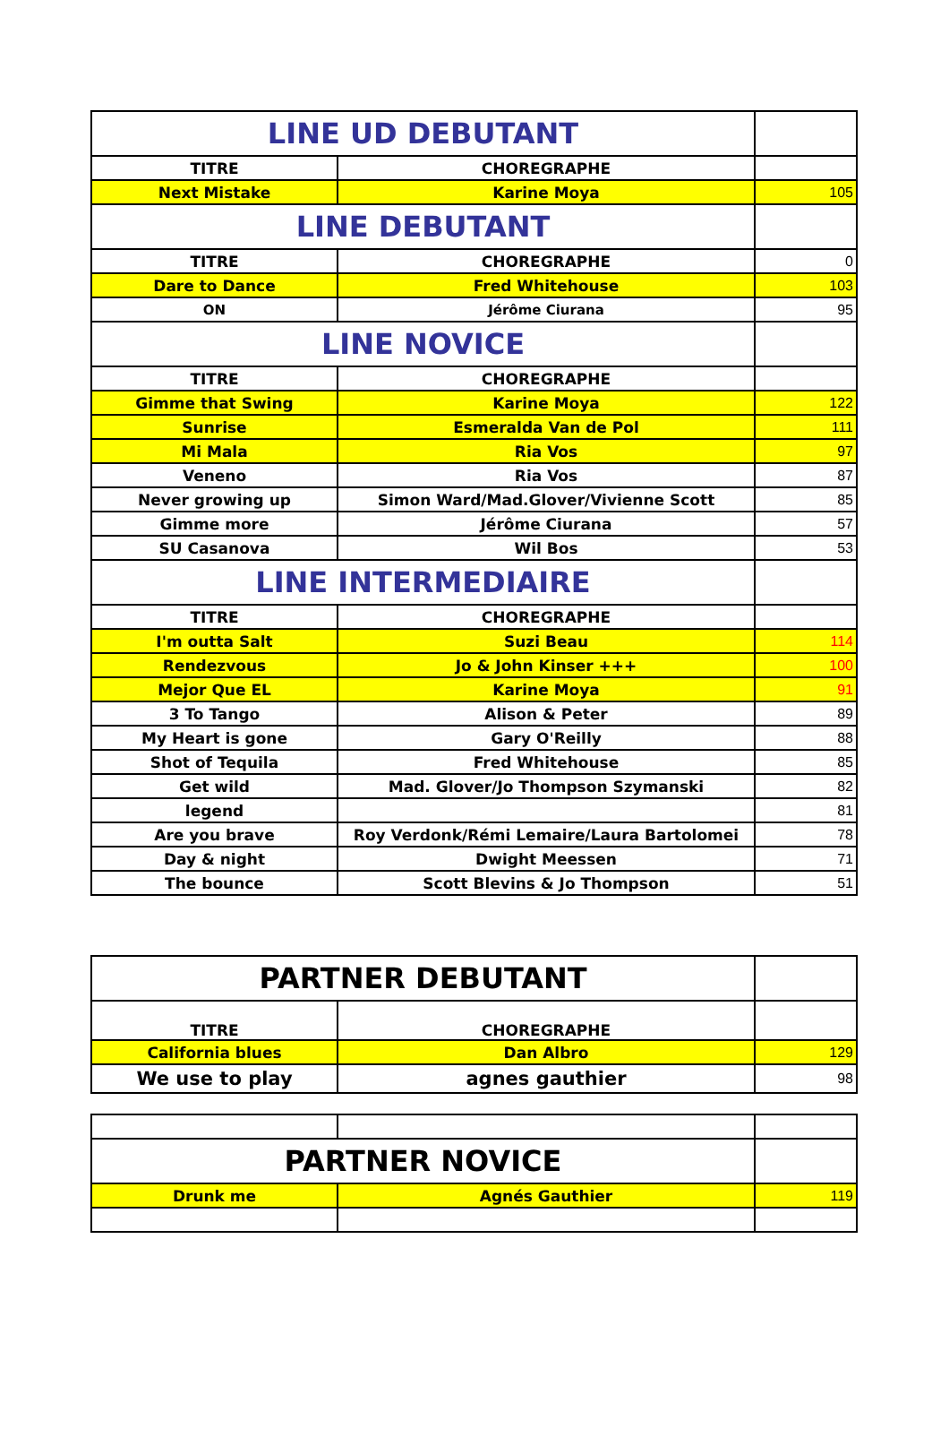| LINE UD DEBUTANT | | |
| TITRE | CHOREGRAPHE | |
| Next Mistake | Karine Moya | 105 |
| LINE DEBUTANT | | |
| TITRE | CHOREGRAPHE | 0 |
| Dare to Dance | Fred Whitehouse | 103 |
| ON | Jérôme Ciurana | 95 |
| LINE NOVICE | | |
| TITRE | CHOREGRAPHE | |
| Gimme that Swing | Karine Moya | 122 |
| Sunrise | Esmeralda Van de Pol | 111 |
| Mi Mala | Ria Vos | 97 |
| Veneno | Ria Vos | 87 |
| Never growing up | Simon Ward/Mad.Glover/Vivienne Scott | 85 |
| Gimme more | Jérôme Ciurana | 57 |
| SU Casanova | Wil Bos | 53 |
| LINE INTERMEDIAIRE | | |
| TITRE | CHOREGRAPHE | |
| I'm outta Salt | Suzi Beau | 114 |
| Rendezvous | Jo & John Kinser +++ | 100 |
| Mejor Que EL | Karine Moya | 91 |
| 3 To Tango | Alison & Peter | 89 |
| My Heart is gone | Gary O'Reilly | 88 |
| Shot of Tequila | Fred Whitehouse | 85 |
| Get wild | Mad. Glover/Jo Thompson Szymanski | 82 |
| legend | | 81 |
| Are you brave | Roy Verdonk/Rémi Lemaire/Laura Bartolomei | 78 |
| Day & night | Dwight Meessen | 71 |
| The bounce | Scott Blevins & Jo Thompson | 51 |
| PARTNER DEBUTANT | | |
| TITRE | CHOREGRAPHE | |
| California blues | Dan Albro | 129 |
| We use to play | agnes gauthier | 98 |
| PARTNER NOVICE | | |
| Drunk me | Agnés Gauthier | 119 |